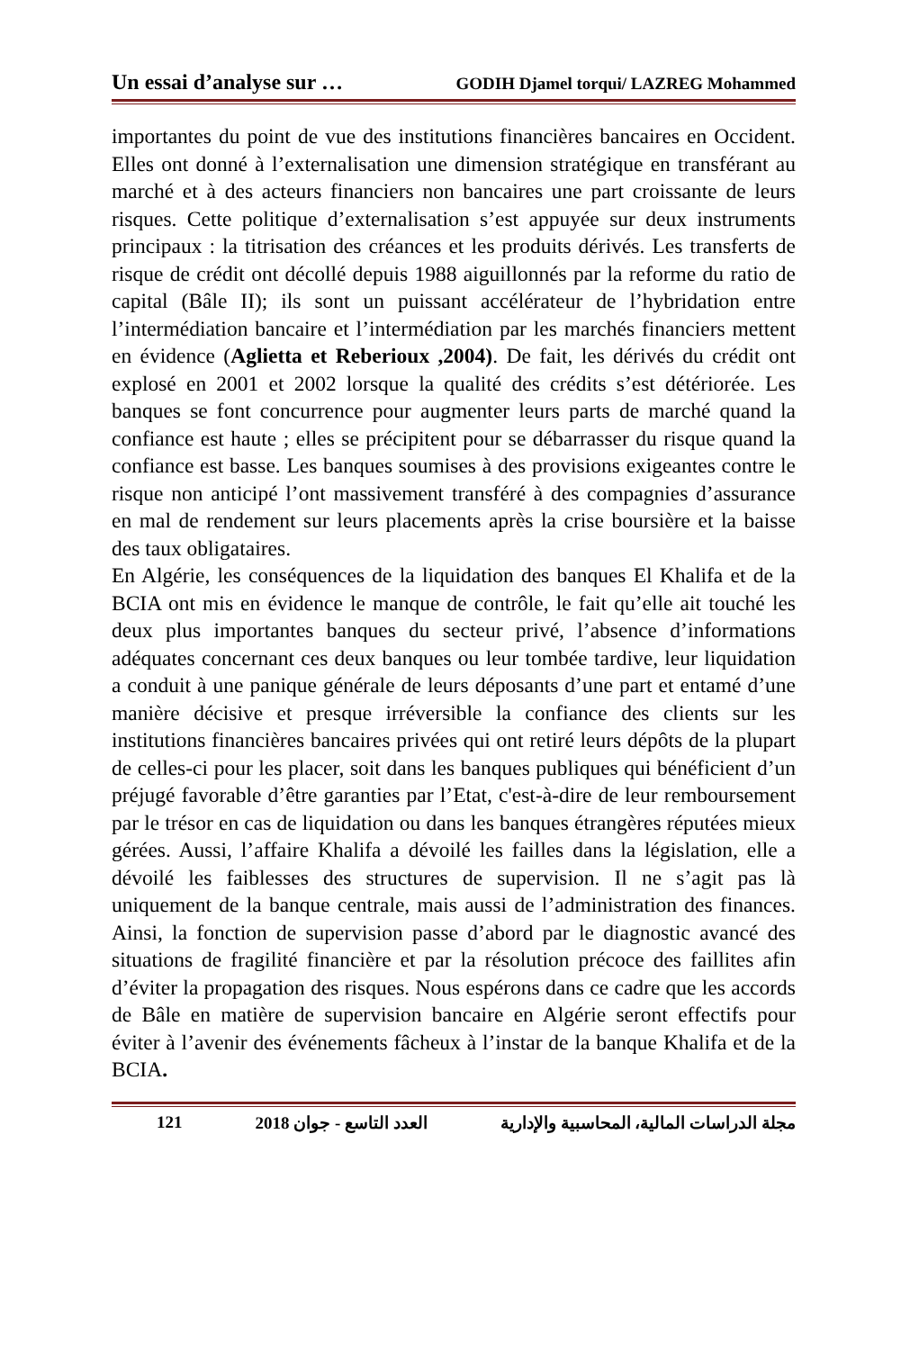Un essai d’analyse sur … GODIH Djamel torqui/ LAZREG Mohammed
importantes du point de vue des institutions financières bancaires en Occident. Elles ont donné à l’externalisation une dimension stratégique en transférant au marché et à des acteurs financiers non bancaires une part croissante de leurs risques. Cette politique d’externalisation s’est appuyée sur deux instruments principaux : la titrisation des créances et les produits dérivés. Les transferts de risque de crédit ont décollé depuis 1988 aiguillonnés par la reforme du ratio de capital (Bâle II); ils sont un puissant accélérateur de l’hybridation entre l’intermédiation bancaire et l’intermédiation par les marchés financiers mettent en évidence (Aglietta et Reberioux ,2004). De fait, les dérivés du crédit ont explosé en 2001 et 2002 lorsque la qualité des crédits s’est détériorée. Les banques se font concurrence pour augmenter leurs parts de marché quand la confiance est haute ; elles se précipitent pour se débarrasser du risque quand la confiance est basse. Les banques soumises à des provisions exigeantes contre le risque non anticipé l’ont massivement transféré à des compagnies d’assurance en mal de rendement sur leurs placements après la crise boursière et la baisse des taux obligataires.
En Algérie, les conséquences de la liquidation des banques El Khalifa et de la BCIA ont mis en évidence le manque de contrôle, le fait qu’elle ait touché les deux plus importantes banques du secteur privé, l’absence d’informations adéquates concernant ces deux banques ou leur tombée tardive, leur liquidation a conduit à une panique générale de leurs déposants d’une part et entamé d’une manière décisive et presque irréversible la confiance des clients sur les institutions financières bancaires privées qui ont retiré leurs dépôts de la plupart de celles-ci pour les placer, soit dans les banques publiques qui bénéficient d’un préjugé favorable d’être garanties par l’Etat, c'est-à-dire de leur remboursement par le trésor en cas de liquidation ou dans les banques étrangères réputées mieux gérées. Aussi, l’affaire Khalifa a dévoilé les failles dans la législation, elle a dévoilé les faiblesses des structures de supervision. Il ne s’agit pas là uniquement de la banque centrale, mais aussi de l’administration des finances. Ainsi, la fonction de supervision passe d’abord par le diagnostic avancé des situations de fragilité financière et par la résolution précoce des faillites afin d’éviter la propagation des risques. Nous espérons dans ce cadre que les accords de Bâle en matière de supervision bancaire en Algérie seront effectifs pour éviter à l’avenir des événements fâcheux à l’instar de la banque Khalifa et de la BCIA.
121 العدد التاسع - جوان 2018 مجلة الدراسات المالية، المحاسبية والإدارية